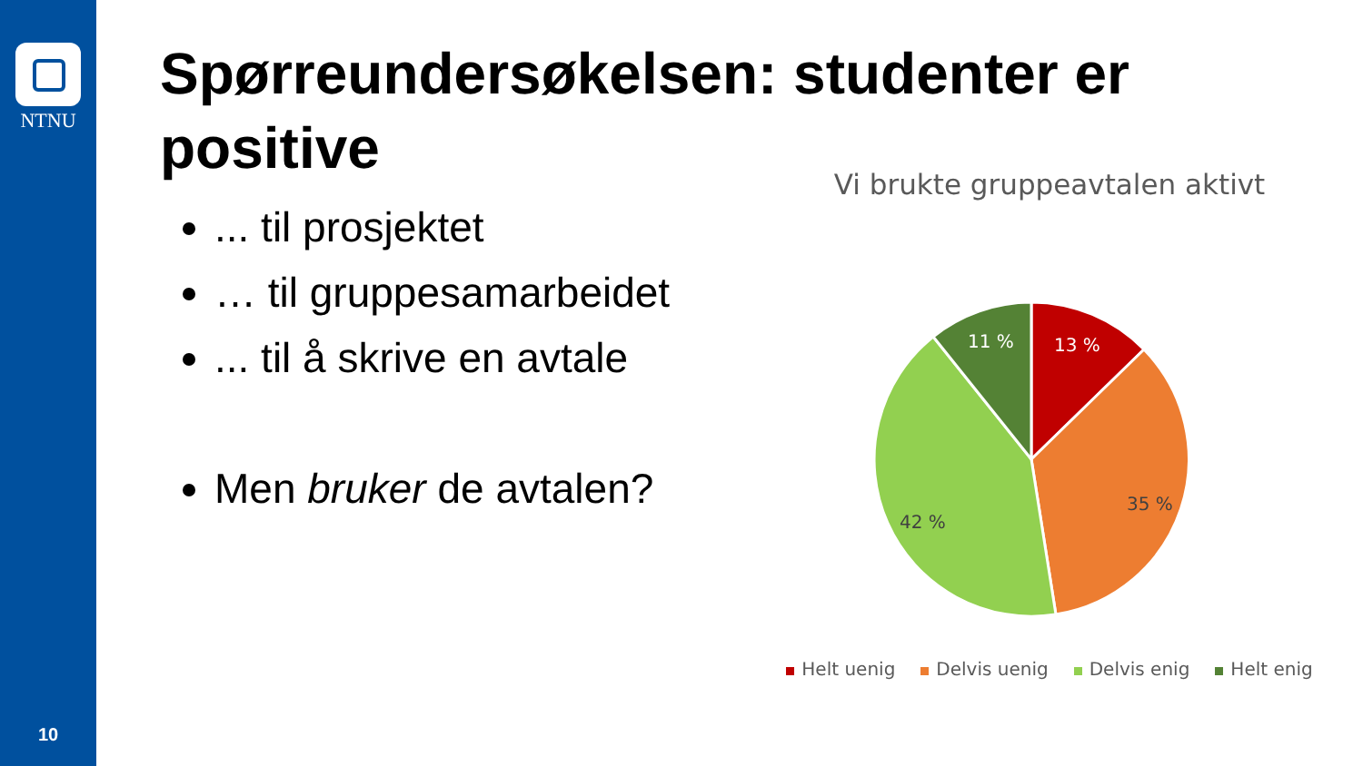NTNU
10
Spørreundersøkelsen: studenter er positive
... til prosjektet
… til gruppesamarbeidet
... til å skrive en avtale
Men bruker de avtalen?
Vi brukte gruppeavtalen aktivt
13 %
11 %
35 %
42 %
Helt uenig Delvis uenig Delvis enig Helt enig